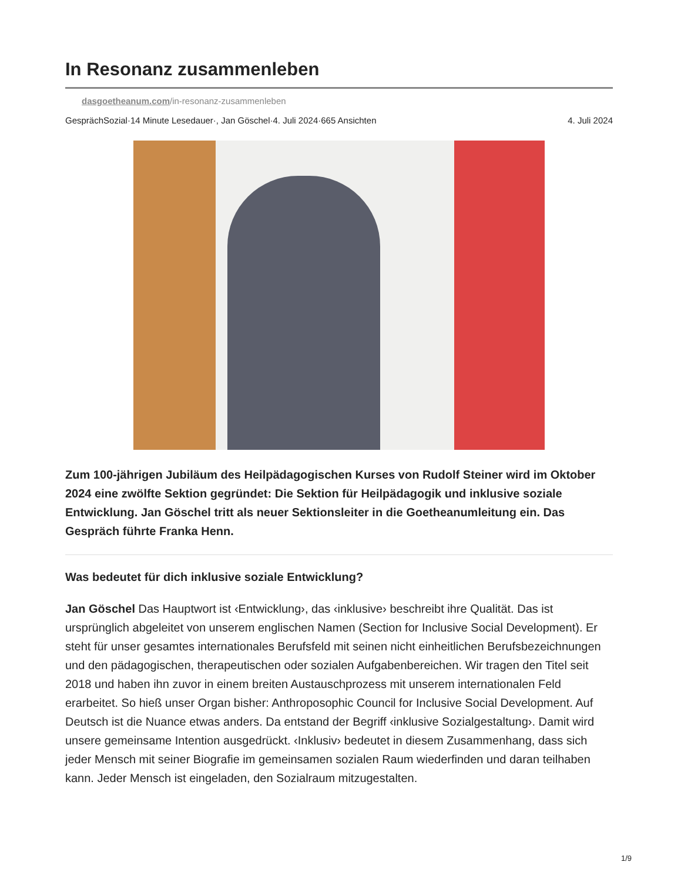In Resonanz zusammenleben
dasgoetheanum.com/in-resonanz-zusammenleben
GesprächSozial·14 Minute Lesedauer·, Jan Göschel·4. Juli 2024·665 Ansichten 4. Juli 2024
Zum 100-jährigen Jubiläum des Heilpädagogischen Kurses von Rudolf Steiner wird im Oktober 2024 eine zwölfte Sektion gegründet: Die Sektion für Heilpädagogik und inklusive soziale Entwicklung. Jan Göschel tritt als neuer Sektionsleiter in die Goetheanumleitung ein. Das Gespräch führte Franka Henn.
Was bedeutet für dich inklusive soziale Entwicklung?
Jan Göschel Das Hauptwort ist ‹Entwicklung›, das ‹inklusive› beschreibt ihre Qualität. Das ist ursprünglich abgeleitet von unserem englischen Namen (Section for Inclusive Social Development). Er steht für unser gesamtes internationales Berufsfeld mit seinen nicht einheitlichen Berufsbezeichnungen und den pädagogischen, therapeutischen oder sozialen Aufgabenbereichen. Wir tragen den Titel seit 2018 und haben ihn zuvor in einem breiten Austauschprozess mit unserem internationalen Feld erarbeitet. So hieß unser Organ bisher: Anthroposophic Council for Inclusive Social Development. Auf Deutsch ist die Nuance etwas anders. Da entstand der Begriff ‹inklusive Sozialgestaltung›. Damit wird unsere gemeinsame Intention ausgedrückt. ‹Inklusiv› bedeutet in diesem Zusammenhang, dass sich jeder Mensch mit seiner Biografie im gemeinsamen sozialen Raum wiederfinden und daran teilhaben kann. Jeder Mensch ist eingeladen, den Sozialraum mitzugestalten.
1/9